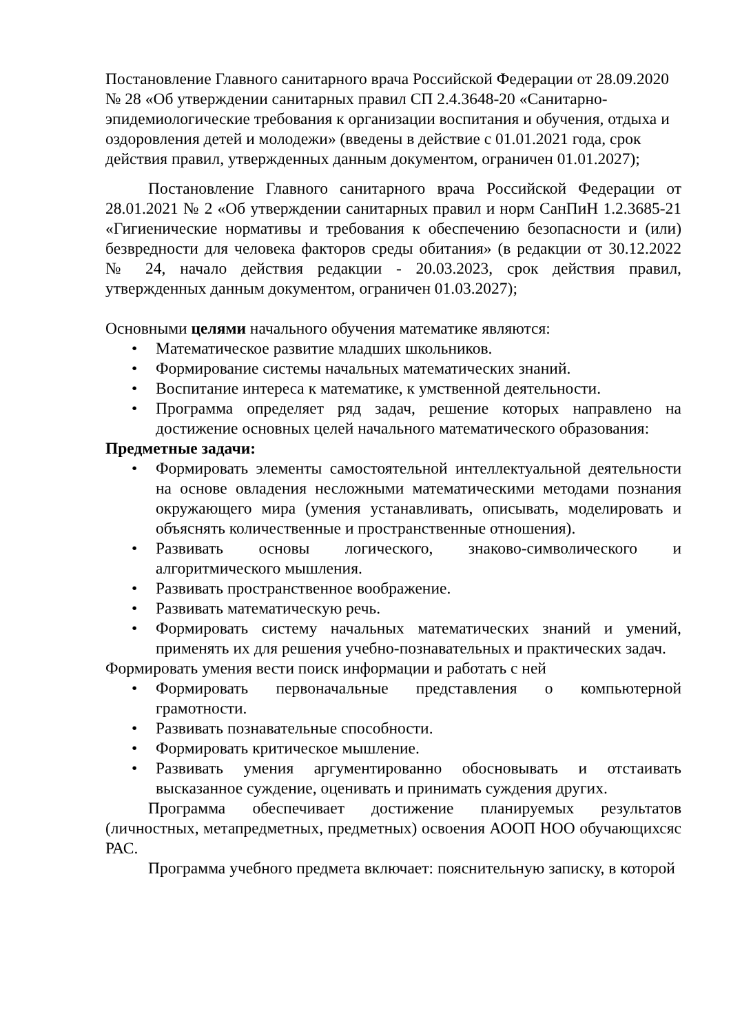Постановление Главного санитарного врача Российской Федерации от 28.09.2020 № 28 «Об утверждении санитарных правил СП 2.4.3648-20 «Санитарно-эпидемиологические требования к организации воспитания и обучения, отдыха и оздоровления детей и молодежи» (введены в действие с 01.01.2021 года, срок действия правил, утвержденных данным документом, ограничен 01.01.2027);
Постановление Главного санитарного врача Российской Федерации от 28.01.2021 № 2 «Об утверждении санитарных правил и норм СанПиН 1.2.3685-21 «Гигиенические нормативы и требования к обеспечению безопасности и (или) безвредности для человека факторов среды обитания» (в редакции от 30.12.2022 № 24, начало действия редакции - 20.03.2023, срок действия правил, утвержденных данным документом, ограничен 01.03.2027);
Основными целями начального обучения математике являются:
• Математическое развитие младших школьников.
• Формирование системы начальных математических знаний.
• Воспитание интереса к математике, к умственной деятельности.
• Программа определяет ряд задач, решение которых направлено на достижение основных целей начального математического образования:
Предметные задачи:
• Формировать элементы самостоятельной интеллектуальной деятельности на основе овладения несложными математическими методами познания окружающего мира (умения устанавливать, описывать, моделировать и объяснять количественные и пространственные отношения).
• Развивать основы логического, знаково-символического и алгоритмического мышления.
• Развивать пространственное воображение.
• Развивать математическую речь.
• Формировать систему начальных математических знаний и умений, применять их для решения учебно-познавательных и практических задач.
Формировать умения вести поиск информации и работать с ней
• Формировать первоначальные представления о компьютерной грамотности.
• Развивать познавательные способности.
• Формировать критическое мышление.
• Развивать умения аргументированно обосновывать и отстаивать высказанное суждение, оценивать и принимать суждения других.
Программа обеспечивает достижение планируемых результатов (личностных, метапредметных, предметных) освоения АООП НОО обучающихсяс РАС.
Программа учебного предмета включает: пояснительную записку, в которой